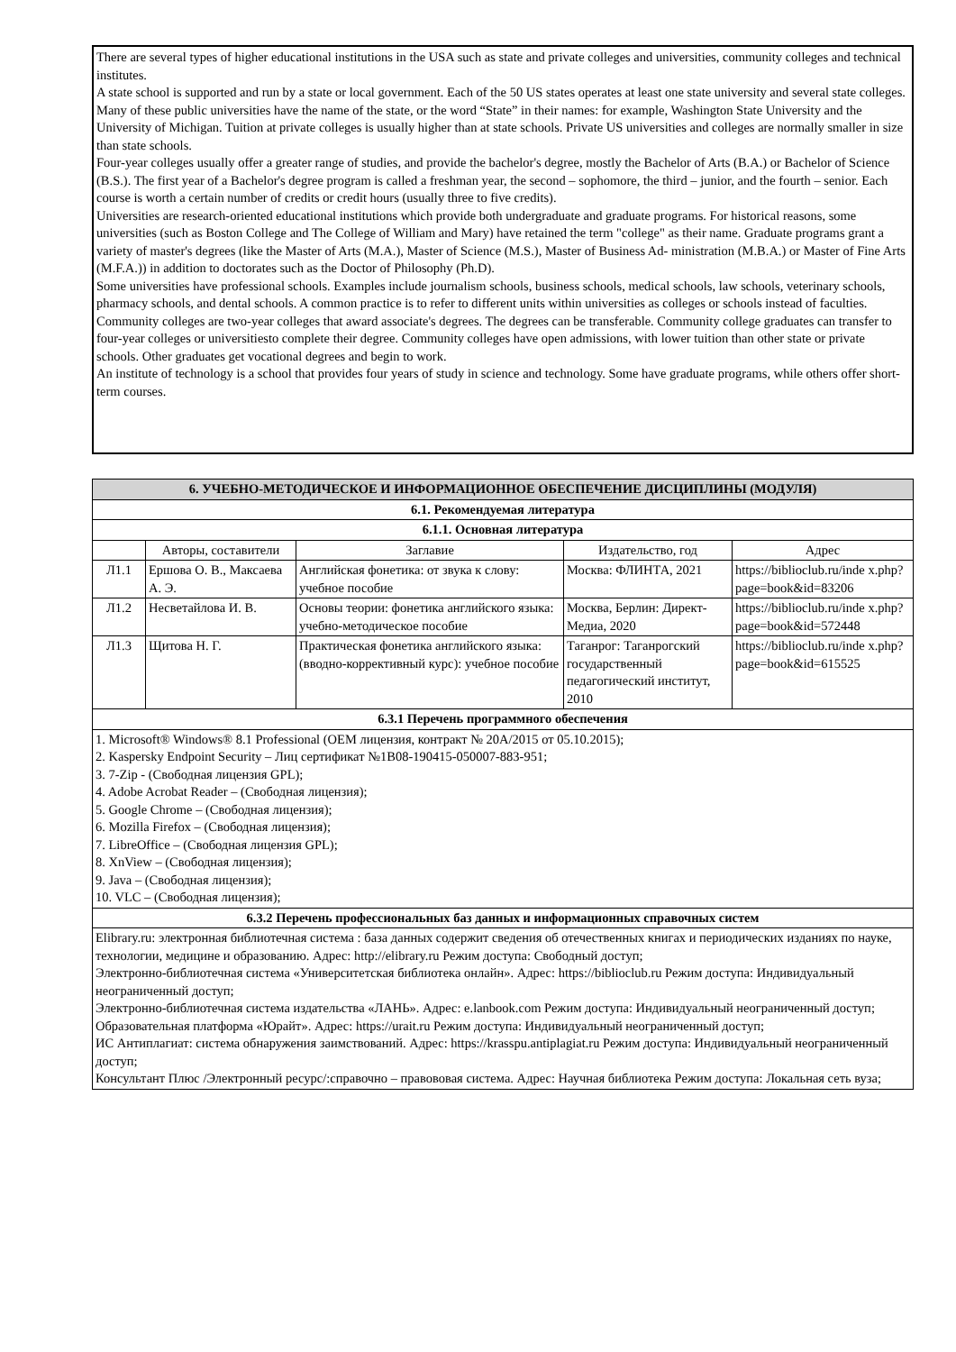There are several types of higher educational institutions in the USA such as state and private colleges and universities, community colleges and technical institutes.
A state school is supported and run by a state or local government. Each of the 50 US states operates at least one state university and several state colleges. Many of these public universities have the name of the state, or the word “State” in their names: for example, Washington State University and the University of Michigan. Tuition at private colleges is usually higher than at state schools. Private US universities and colleges are normally smaller in size than state schools.
Four-year colleges usually offer a greater range of studies, and provide the bachelor's degree, mostly the Bachelor of Arts (B.A.) or Bachelor of Science (B.S.). The first year of a Bachelor's degree program is called a freshman year, the second – sophomore, the third – junior, and the fourth – senior. Each course is worth a certain number of credits or credit hours (usually three to five credits).
Universities are research-oriented educational institutions which provide both undergraduate and graduate programs. For historical reasons, some universities (such as Boston College and The College of William and Mary) have retained the term "college" as their name. Graduate programs grant a variety of master's degrees (like the Master of Arts (M.A.), Master of Science (M.S.), Master of Business Ad- ministration (M.B.A.) or Master of Fine Arts (M.F.A.)) in addition to doctorates such as the Doctor of Philosophy (Ph.D).
Some universities have professional schools. Examples include journalism schools, business schools, medical schools, law schools, veterinary schools, pharmacy schools, and dental schools. A common practice is to refer to different units within universities as colleges or schools instead of faculties.
Community colleges are two-year colleges that award associate's degrees. The degrees can be transferable. Community college graduates can transfer to four-year colleges or universitiesto complete their degree. Community colleges have open admissions, with lower tuition than other state or private schools. Other graduates get vocational degrees and begin to work.
An institute of technology is a school that provides four years of study in science and technology. Some have graduate programs, while others offer short- term courses.
| 6. УЧЕБНО-МЕТОДИЧЕСКОЕ И ИНФОРМАЦИОННОЕ ОБЕСПЕЧЕНИЕ ДИСЦИПЛИНЫ (МОДУЛЯ) | | | | |
| 6.1. Рекомендуемая литература | | | | |
| 6.1.1. Основная литература | | | | |
| | Авторы, составители | Заглавие | Издательство, год | Адрес |
| Л1.1 | Ершова О. В., Максаева А. Э. | Английская фонетика: от звука к слову: учебное пособие | Москва: ФЛИНТА, 2021 | https://biblioclub.ru/inde x.php? page=book&id=83206 |
| Л1.2 | Несветайлова И. В. | Основы теории: фонетика английского языка: учебно-методическое пособие | Москва, Берлин: Директ-Медиа, 2020 | https://biblioclub.ru/inde x.php? page=book&id=572448 |
| Л1.3 | Щитова Н. Г. | Практическая фонетика английского языка: (вводно-коррективный курс): учебное пособие | Таганрог: Таганрогский государственный педагогический институт, 2010 | https://biblioclub.ru/inde x.php? page=book&id=615525 |
| 6.3.1 Перечень программного обеспечения | | | | |
| 1. Microsoft® Windows® 8.1 Professional (OEM лицензия, контракт № 20А/2015 от 05.10.2015); 2. Kaspersky Endpoint Security – Лиц сертификат №1B08-190415-050007-883-951; 3. 7-Zip - (Свободная лицензия GPL); 4. Adobe Acrobat Reader – (Свободная лицензия); 5. Google Chrome – (Свободная лицензия); 6. Mozilla Firefox – (Свободная лицензия); 7. LibreOffice – (Свободная лицензия GPL); 8. XnView – (Свободная лицензия); 9. Java – (Свободная лицензия); 10. VLC – (Свободная лицензия); | | | | |
| 6.3.2 Перечень профессиональных баз данных и информационных справочных систем | | | | |
| Elibrary.ru: электронная библиотечная система : база данных содержит сведения об отечественных книгах и периодических изданиях по науке, технологии, медицине и образованию. Адрес: http://elibrary.ru Режим доступа: Свободный доступ; Электронно-библиотечная система «Университетская библиотека онлайн». Адрес: https://biblioclub.ru Режим доступа: Индивидуальный неограниченный доступ; Электронно-библиотечная система издательства «ЛАНЬ». Адрес: e.lanbook.com Режим доступа: Индивидуальный неограниченный доступ; Образовательная платформа «Юрайт». Адрес: https://urait.ru Режим доступа: Индивидуальный неограниченный доступ; ИС Антиплагиат: система обнаружения заимствований. Адрес: https://krasspu.antiplagiat.ru Режим доступа: Индивидуальный неограниченный доступ; Консультант Плюс /Электронный ресурс/:справочно – правововая система. Адрес: Научная библиотека Режим доступа: Локальная сеть вуза; | | | | |